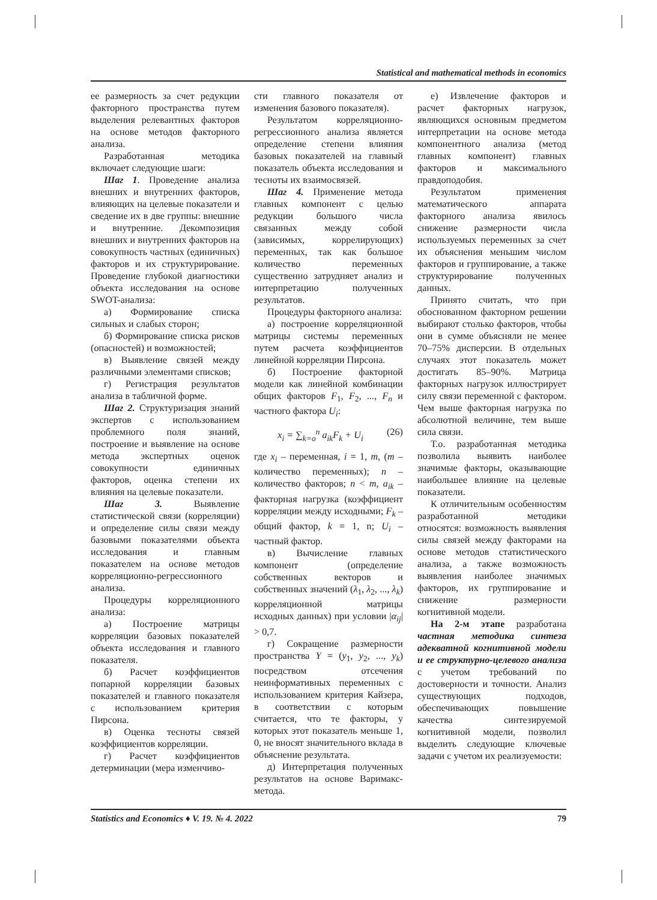Statistical and mathematical methods in economics
ее размерность за счет редукции факторного пространства путем выделения релевантных факторов на основе методов факторного анализа.
Разработанная методика включает следующие шаги:
Шаг 1. Проведение анализа внешних и внутренних факторов, влияющих на целевые показатели и сведение их в две группы: внешние и внутренние. Декомпозиция внешних и внутренних факторов на совокупность частных (единичных) факторов и их структурирование. Проведение глубокой диагностики объекта исследования на основе SWOT-анализа:
а) Формирование списка сильных и слабых сторон;
б) Формирование списка рисков (опасностей) и возможностей;
в) Выявление связей между различными элементами списков;
г) Регистрация результатов анализа в табличной форме.
Шаг 2. Структуризация знаний экспертов с использованием проблемного поля знаний, построение и выявление на основе метода экспертных оценок совокупности единичных факторов, оценка степени их влияния на целевые показатели.
Шаг 3. Выявление статистической связи (корреляции) и определение силы связи между базовыми показателями объекта исследования и главным показателем на основе методов корреляционно-регрессионного анализа.
Процедуры корреляционного анализа:
а) Построение матрицы корреляции базовых показателей объекта исследования и главного показателя.
б) Расчет коэффициентов попарной корреляции базовых показателей и главного показателя с использованием критерия Пирсона.
в) Оценка тесноты связей коэффициентов корреляции.
г) Расчет коэффициентов детерминации (мера изменчиво-
сти главного показателя от изменения базового показателя).
Результатом корреляционно-регрессионного анализа является определение степени влияния базовых показателей на главный показатель объекта исследования и тесноты их взаимосвязей.
Шаг 4. Применение метода главных компонент с целью редукции большого числа связанных между собой (зависимых, коррелирующих) переменных, так как большое количество переменных существенно затрудняет анализ и интерпретацию полученных результатов.
Процедуры факторного анализа:
а) построение корреляционной матрицы системы переменных путем расчета коэффициентов линейной корреляции Пирсона.
б) Построение факторной модели как линейной комбинации общих факторов F<sub>1</sub>, F<sub>2</sub>, ..., F<sub>n</sub> и частного фактора U<sub>i</sub>:
x<sub>i</sub> = ∑<sub>k=o</sub><sup>n</sup> a<sub>ik</sub>F<sub>k</sub> + U<sub>i</sub> (26)
где x<sub>i</sub> – переменная, i = 1, m, (m – количество переменных); n – количество факторов; n < m, a<sub>ik</sub> – факторная нагрузка (коэффициент корреляции между исходными; F<sub>k</sub> – общий фактор, k = 1, n; U<sub>i</sub> – частный фактор.
в) Вычисление главных компонент (определение собственных векторов и собственных значений (λ<sub>1</sub>, λ<sub>2</sub>, ..., λ<sub>k</sub>) корреляционной матрицы исходных данных) при условии |α<sub>ij</sub>| > 0,7.
г) Сокращение размерности пространства Y = (y<sub>1</sub>, y<sub>2</sub>, ..., y<sub>k</sub>) посредством отсечения неинформативных переменных с использованием критерия Кайзера, в соответствии с которым считается, что те факторы, у которых этот показатель меньше 1, 0, не вносят значительного вклада в объяснение результата.
д) Интерпретация полученных результатов на основе Варимакс-метода.
е) Извлечение факторов и расчет факторных нагрузок, являющихся основным предметом интерпретации на основе метода компонентного анализа (метод главных компонент) главных факторов и максимального правдоподобия.
Результатом применения математического аппарата факторного анализа явилось снижение размерности числа используемых переменных за счет их объяснения меньшим числом факторов и группирование, а также структурирование полученных данных.
Принято считать, что при обоснованном факторном решении выбирают столько факторов, чтобы они в сумме объясняли не менее 70–75% дисперсии. В отдельных случаях этот показатель может достигать 85–90%. Матрица факторных нагрузок иллюстрирует силу связи переменной с фактором. Чем выше факторная нагрузка по абсолютной величине, тем выше сила связи.
Т.о. разработанная методика позволила выявить наиболее значимые факторы, оказывающие наибольшее влияние на целевые показатели.
К отличительным особенностям разработанной методики относятся: возможность выявления силы связей между факторами на основе методов статистического анализа, а также возможность выявления наиболее значимых факторов, их группирование и снижение размерности когнитивной модели.
На 2-м этапе разработана частная методика синтеза адекватной когнитивной модели и ее структурно-целевого анализа с учетом требований по достоверности и точности. Анализ существующих подходов, обеспечивающих повышение качества синтезируемой когнитивной модели, позволил выделить следующие ключевые задачи с учетом их реализуемости:
Statistics and Economics ♦ V. 19. № 4. 2022 79